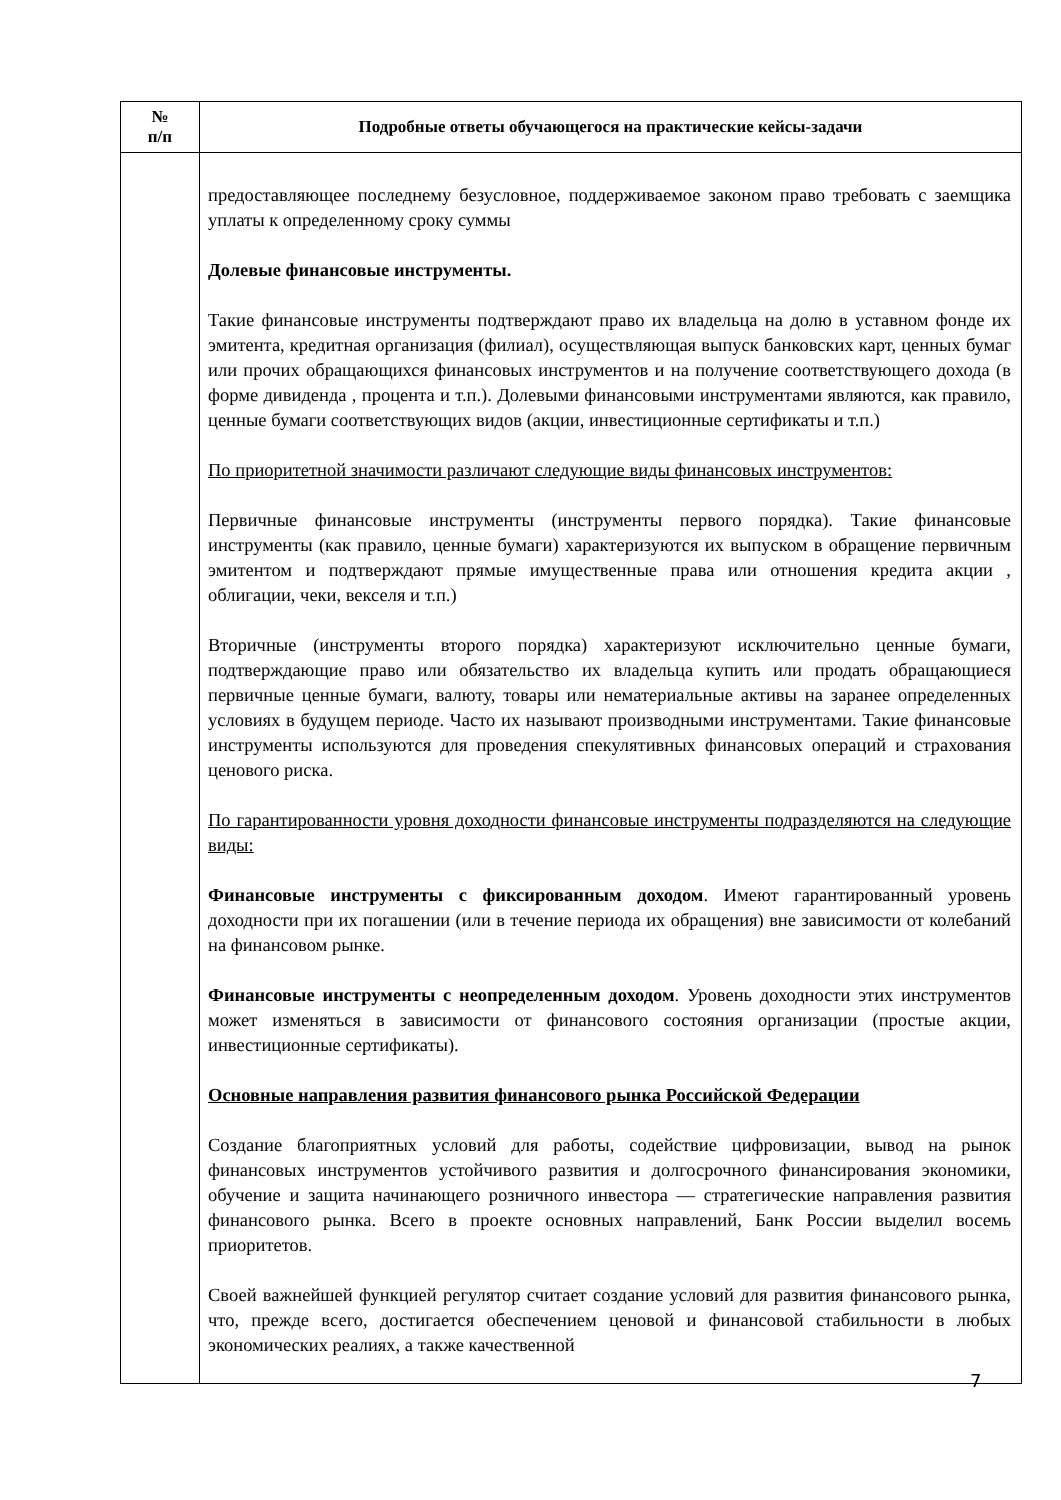| № п/п | Подробные ответы обучающегося на практические кейсы-задачи |
| --- | --- |
| | предоставляющее последнему безусловное, поддерживаемое законом право требовать с заемщика уплаты к определенному сроку суммы Долевые финансовые инструменты. Такие финансовые инструменты подтверждают право их владельца на долю в уставном фонде их эмитента, кредитная организация (филиал), осуществляющая выпуск банковских карт, ценных бумаг или прочих обращающихся финансовых инструментов и на получение соответствующего дохода (в форме дивиденда , процента и т.п.). Долевыми финансовыми инструментами являются, как правило, ценные бумаги соответствующих видов (акции, инвестиционные сертификаты и т.п.) По приоритетной значимости различают следующие виды финансовых инструментов: Первичные финансовые инструменты (инструменты первого порядка). Такие финансовые инструменты (как правило, ценные бумаги) характеризуются их выпуском в обращение первичным эмитентом и подтверждают прямые имущественные права или отношения кредита акции , облигации, чеки, векселя и т.п.) Вторичные (инструменты второго порядка) характеризуют исключительно ценные бумаги, подтверждающие право или обязательство их владельца купить или продать обращающиеся первичные ценные бумаги, валюту, товары или нематериальные активы на заранее определенных условиях в будущем периоде. Часто их называют производными инструментами. Такие финансовые инструменты используются для проведения спекулятивных финансовых операций и страхования ценового риска. По гарантированности уровня доходности финансовые инструменты подразделяются на следующие виды: Финансовые инструменты с фиксированным доходом . Имеют гарантированный уровень доходности при их погашении (или в течение периода их обращения) вне зависимости от колебаний на финансовом рынке. Финансовые инструменты с неопределенным доходом . Уровень доходности этих инструментов может изменяться в зависимости от финансового состояния организации (простые акции, инвестиционные сертификаты). Основные направления развития финансового рынка Российской Федерации Создание благоприятных условий для работы, содействие цифровизации, вывод на рынок финансовых инструментов устойчивого развития и долгосрочного финансирования экономики, обучение и защита начинающего розничного инвестора — стратегические направления развития финансового рынка. Всего в проекте основных направлений, Банк России выделил восемь приоритетов. Своей важнейшей функцией регулятор считает создание условий для развития финансового рынка, что, прежде всего, достигается обеспечением ценовой и финансовой стабильности в любых экономических реалиях, а также качественной |
7